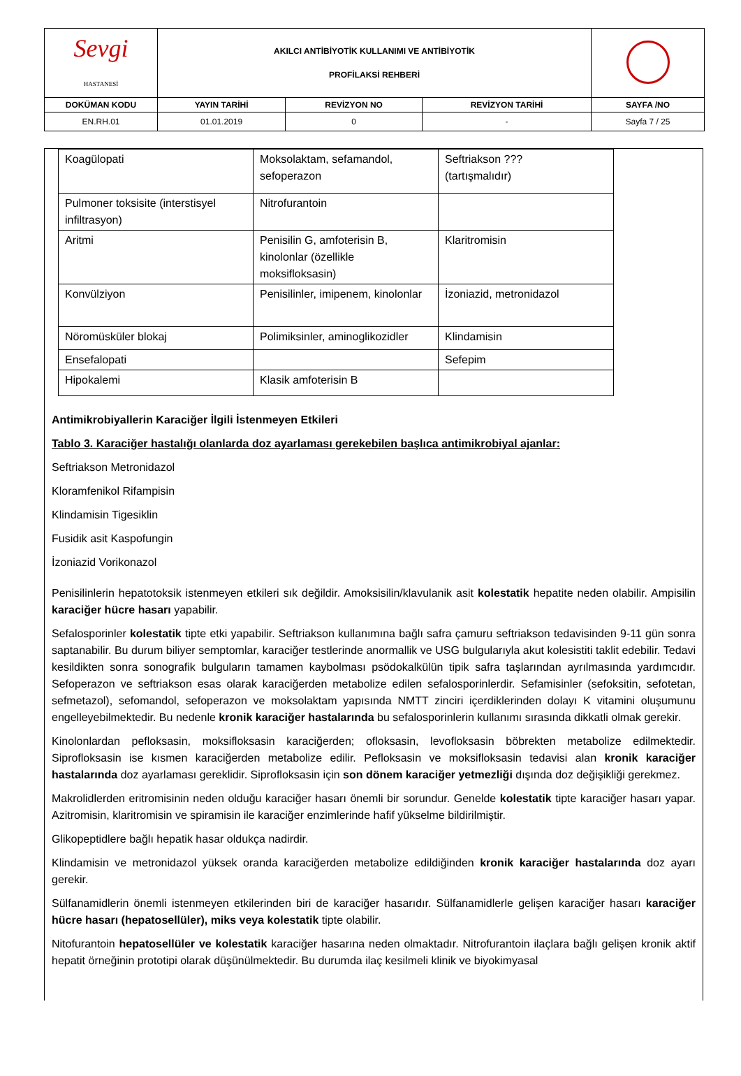| Sevgi HASTANESİ | AKILCI ANTİBİYOTİK KULLANIMI VE ANTİBİYOTİK PROFİLAKSİ REHBERİ | | | |
| DOKÜMAN KODU | YAYIN TARİHİ | REVİZYON NO | REVİZYON TARİHİ | SAYFA /NO |
| EN.RH.01 | 01.01.2019 | 0 | - | Sayfa 7 / 25 |
| Koagülopati | Moksolaktam, sefamandol, sefoperazon | Seftriakson ??? (tartışmalıdır) |
| Pulmoner toksisite (interstisyel infiltrasyon) | Nitrofurantoin | |
| Aritmi | Penisilin G, amfoterisin B, kinolonlar (özellikle moksifloksasin) | Klaritromisin |
| Konvülziyon | Penisilinler, imipenem, kinolonlar | İzoniazid, metronidazol |
| Nöromüsküler blokaj | Polimiksinler, aminoglikozidler | Klindamisin |
| Ensefalopati | | Sefepim |
| Hipokalemi | Klasik amfoterisin B | |
Antimikrobiyallerin Karaciğer İlgili İstenmeyen Etkileri
Tablo 3. Karaciğer hastalığı olanlarda doz ayarlaması gerekebilen başlıca antimikrobiyal ajanlar:
Seftriakson Metronidazol
Kloramfenikol Rifampisin
Klindamisin Tigesiklin
Fusidik asit Kaspofungin
İzoniazid Vorikonazol
Penisilinlerin hepatotoksik istenmeyen etkileri sık değildir. Amoksisilin/klavulanik asit kolestatik hepatite neden olabilir. Ampisilin karaciğer hücre hasarı yapabilir.
Sefalosporinler kolestatik tipte etki yapabilir. Seftriakson kullanımına bağlı safra çamuru seftriakson tedavisinden 9-11 gün sonra saptanabilir. Bu durum biliyer semptomlar, karaciğer testlerinde anormallik ve USG bulgularıyla akut kolesistiti taklit edebilir. Tedavi kesildikten sonra sonografik bulguların tamamen kaybolması psödokalkülün tipik safra taşlarından ayrılmasında yardımcıdır. Sefoperazon ve seftriakson esas olarak karaciğerden metabolize edilen sefalosporinlerdir. Sefamisinler (sefoksitin, sefotetan, sefmetazol), sefomandol, sefoperazon ve moksolaktam yapısında NMTT zinciri içerdiklerinden dolayı K vitamini oluşumunu engelleyebilmektedir. Bu nedenle kronik karaciğer hastalarında bu sefalosporinlerin kullanımı sırasında dikkatli olmak gerekir.
Kinolonlardan pefloksasin, moksifloksasin karaciğerden; ofloksasin, levofloksasin böbrekten metabolize edilmektedir. Siprofloksasin ise kısmen karaciğerden metabolize edilir. Pefloksasin ve moksifloksasin tedavisi alan kronik karaciğer hastalarında doz ayarlaması gereklidir. Siprofloksasin için son dönem karaciğer yetmezliği dışında doz değişikliği gerekmez.
Makrolidlerden eritromisinin neden olduğu karaciğer hasarı önemli bir sorundur. Genelde kolestatik tipte karaciğer hasarı yapar. Azitromisin, klaritromisin ve spiramisin ile karaciğer enzimlerinde hafif yükselme bildirilmiştir.
Glikopeptidlere bağlı hepatik hasar oldukça nadirdir.
Klindamisin ve metronidazol yüksek oranda karaciğerden metabolize edildiğinden kronik karaciğer hastalarında doz ayarı gerekir.
Sülfanamidlerin önemli istenmeyen etkilerinden biri de karaciğer hasarıdır. Sülfanamidlerle gelişen karaciğer hasarı karaciğer hücre hasarı (hepatosellüler), miks veya kolestatik tipte olabilir.
Nitofurantoin hepatosellüler ve kolestatik karaciğer hasarına neden olmaktadır. Nitrofurantoin ilaçlara bağlı gelişen kronik aktif hepatit örneğinin prototipi olarak düşünülmektedir. Bu durumda ilaç kesilmeli klinik ve biyokimyasal